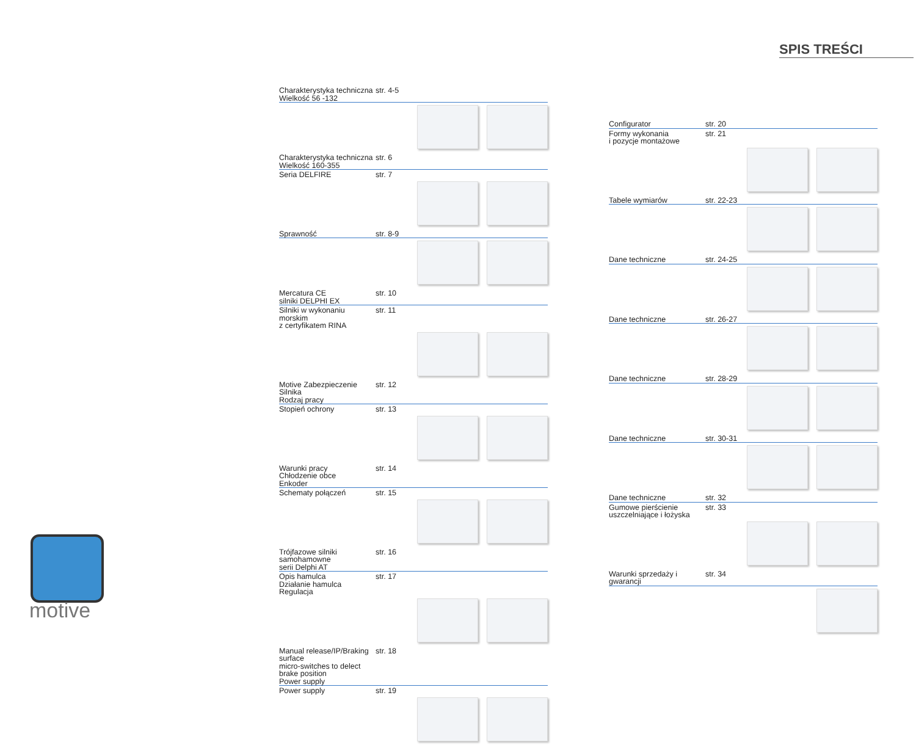SPIS TREŚCI
Charakterystyka techniczna
Wielkość 56 -132 str. 4-5
Charakterystyka techniczna
Wielkość 160-355 str. 6
Seria DELFIRE str. 7
Sprawność str. 8-9
Mercatura CE
silniki DELPHI EX str. 10
Silniki w wykonaniu morskim
z certyfikatem RINA str. 11
Motive Zabezpieczenie Silnika
Rodzaj pracy str. 12
Stopień ochrony str. 13
Warunki pracy
Chłodzenie obce
Enkoder str. 14
Schematy połączeń str. 15
Trójfazowe silniki samohamowne
serii Delphi AT str. 16
Opis hamulca
Działanie hamulca
Regulacja str. 17
Manual release/IP/Braking surface
micro-switches to delect brake position
Power supply str. 18
Power supply str. 19
Configurator str. 20
Formy wykonania
i pozycje montażowe str. 21
Tabele wymiarów str. 22-23
Dane techniczne str. 24-25
Dane techniczne str. 26-27
Dane techniczne str. 28-29
Dane techniczne str. 30-31
Dane techniczne str. 32
Gumowe pierścienie
uszczelniające i łożyska str. 33
Warunki sprzedaży i gwarancji str. 34
motive